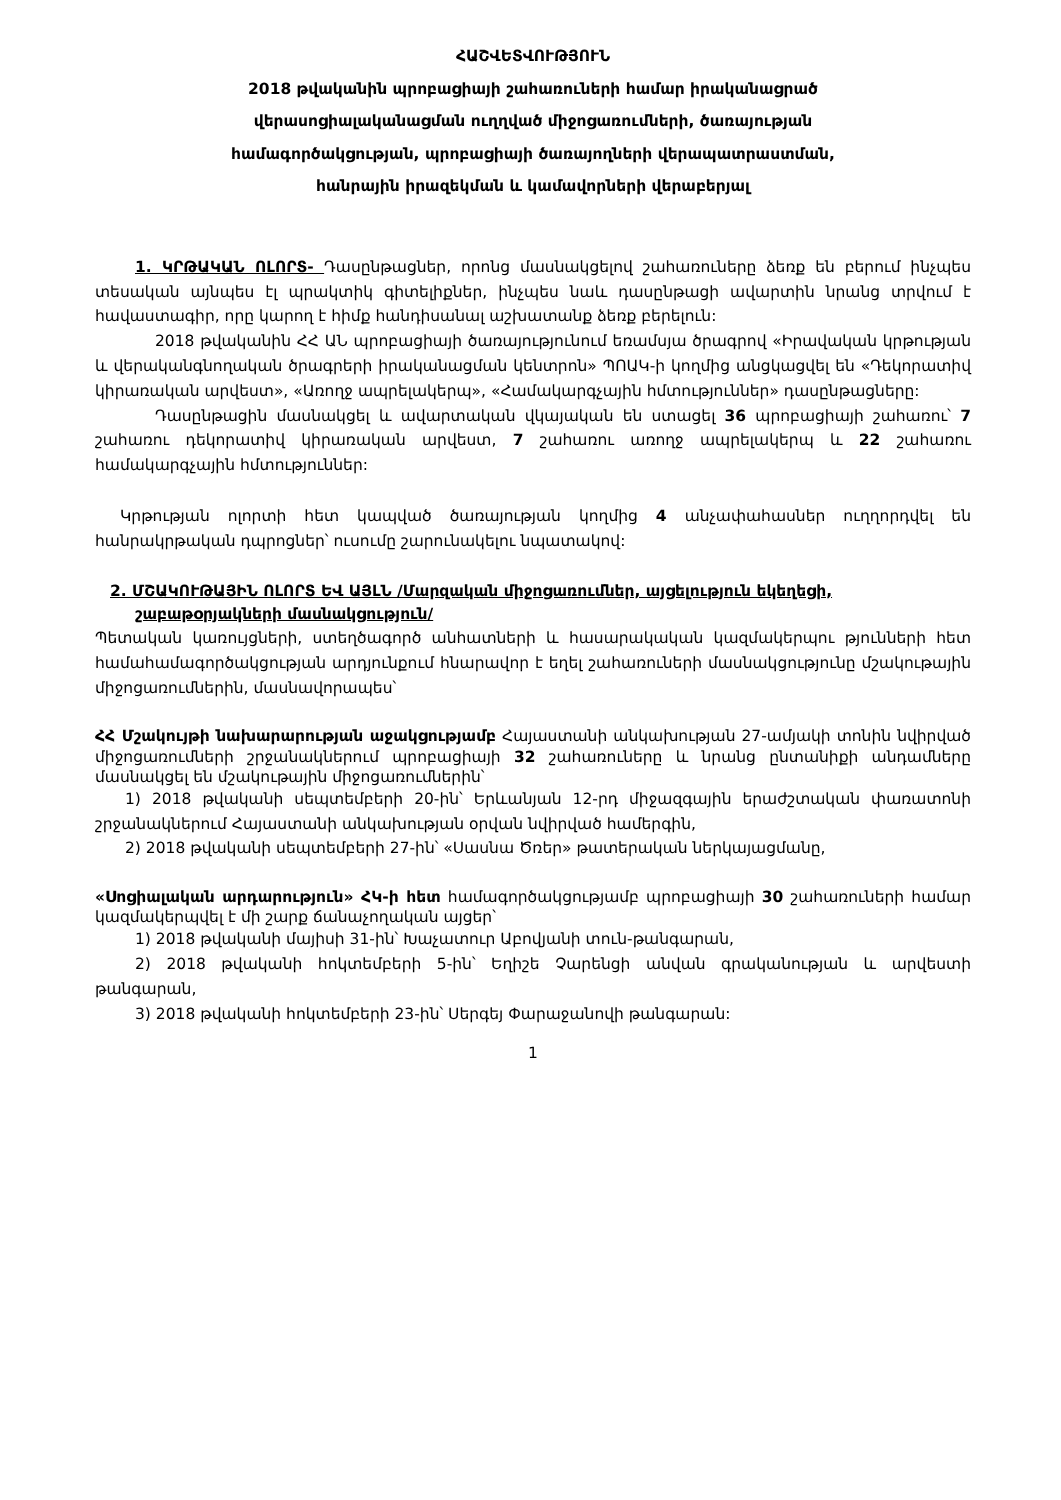ՀԱՇՎԵՏՎՈՒԹՅՈՒՆ
2018 թվականին պրոբացիայի շահառուների համար իրականացրած
վերասոցիալականացման ուղղված միջոցառումների, ծառայության
համագործակցության, պրոբացիայի ծառայողների վերապատրաստման,
հանրային իրազեկման և կամավորների վերաբերյալ
1. ԿՐԹԱԿԱՆ ՈԼՈՐՏ- Դասընթացներ, որոնց մասնակցելով շահառուները ձեռք են բերում ինչպես տեսական այնպես էլ պրակտիկ գիտելիքներ, ինչպես նաև դասընթացի ավարտին նրանց տրվում է հավաստագիր, որը կարող է հիմք հանդիսանալ աշխատանք ձեռք բերելուն:
2018 թվականին ՀՀ ԱՆ պրոբացիայի ծառայությունում եռամսյա ծրագրով «Իրավական կրթության և վերականգնողական ծրագրերի իրականացման կենտրոն» ՊՈԱԿ-ի կողմից անցկացվել են «Դեկորատիվ կիրառական արվեստ», «Առողջ ապրելակերպ», «Համակարգչային հմտություններ» դասընթացները:
Դասընթացին մասնակցել և ավարտական վկայական են ստացել 36 պրոբացիայի շահառու՝ 7 շահառու դեկորատիվ կիրառական արվեստ, 7 շահառու առողջ ապրելակերպ և 22 շահառու համակարգչային հմտություններ:
Կրթության ոլորտի հետ կապված ծառայության կողմից 4 անչափահասներ ուղղորդվել են հանրակրթական դպրոցներ՝ ուսումը շարունակելու նպատակով:
2. ՄՇԱԿՈՒԹԱՅԻՆ ՈԼՈՐՏ ԵՎ ԱՅԼՆ /Մարզական միջոցառումներ, այցելություն եկեղեցի, շաբաթօրյակների մասնակցություն/
Պետական կառույցների, ստեղծագործ անհատների և հասարակական կազմակերպու թյունների հետ համահամագործակցության արդյունքում հնարավոր է եղել շահառուների մասնակցությունը մշակութային միջոցառումներին, մասնավորապես՝
ՀՀ Մշակույթի նախարարության աջակցությամբ Հայաստանի անկախության 27-ամյակի տոնին նվիրված միջոցառումների շրջանակներում պրոբացիայի 32 շահառուները և նրանց ընտանիքի անդամները մասնակցել են մշակութային միջոցառումներին՝
1) 2018 թվականի սեպտեմբերի 20-ին՝ Երևանյան 12-րդ միջազգային երաժշտական փառատոնի շրջանակներում Հայաստանի անկախության օրվան նվիրված համերգին,
2) 2018 թվականի սեպտեմբերի 27-ին՝ «Սասնա Ծռեր» թատերական ներկայացմանը,
«Սոցիալական արդարություն» ՀԿ-ի հետ համագործակցությամբ պրոբացիայի 30 շահառուների համար կազմակերպվել է մի շարք ճանաչողական այցեր՝
1) 2018 թվականի մայիսի 31-ին՝ Խաչատուր Աբովյանի տուն-թանգարան,
2) 2018 թվականի հոկտեմբերի 5-ին՝ Եղիշե Չարենցի անվան գրականության և արվեստի թանգարան,
3) 2018 թվականի հոկտեմբերի 23-ին՝ Սերգեյ Փարաջանովի թանգարան:
1